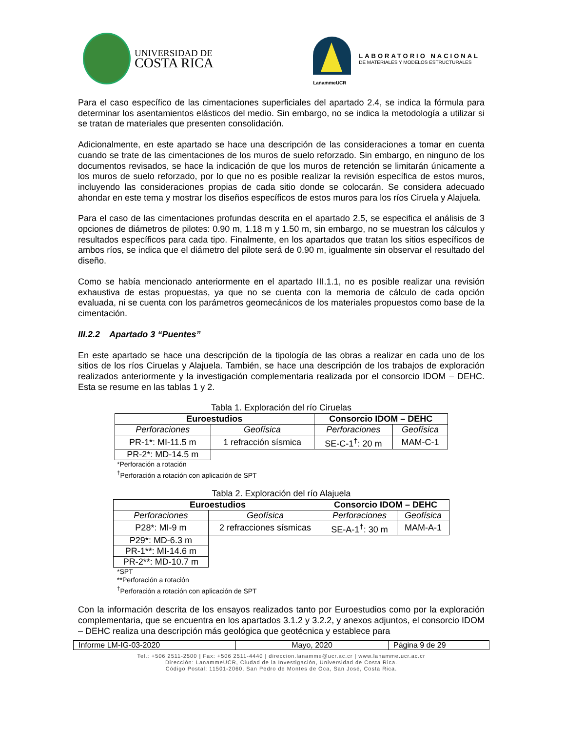UNIVERSIDAD DE
COSTA RICA
LanammeUCR
LABORATORIO NACIONAL
DE MATERIALES Y MODELOS ESTRUCTURALES
Para el caso específico de las cimentaciones superficiales del apartado 2.4, se indica la fórmula para determinar los asentamientos elásticos del medio. Sin embargo, no se indica la metodología a utilizar si se tratan de materiales que presenten consolidación.
Adicionalmente, en este apartado se hace una descripción de las consideraciones a tomar en cuenta cuando se trate de las cimentaciones de los muros de suelo reforzado. Sin embargo, en ninguno de los documentos revisados, se hace la indicación de que los muros de retención se limitarán únicamente a los muros de suelo reforzado, por lo que no es posible realizar la revisión específica de estos muros, incluyendo las consideraciones propias de cada sitio donde se colocarán. Se considera adecuado ahondar en este tema y mostrar los diseños específicos de estos muros para los ríos Ciruela y Alajuela.
Para el caso de las cimentaciones profundas descrita en el apartado 2.5, se especifica el análisis de 3 opciones de diámetros de pilotes: 0.90 m, 1.18 m y 1.50 m, sin embargo, no se muestran los cálculos y resultados específicos para cada tipo. Finalmente, en los apartados que tratan los sitios específicos de ambos ríos, se indica que el diámetro del pilote será de 0.90 m, igualmente sin observar el resultado del diseño.
Como se había mencionado anteriormente en el apartado III.1.1, no es posible realizar una revisión exhaustiva de estas propuestas, ya que no se cuenta con la memoria de cálculo de cada opción evaluada, ni se cuenta con los parámetros geomecánicos de los materiales propuestos como base de la cimentación.
III.2.2 Apartado 3 “Puentes”
En este apartado se hace una descripción de la tipología de las obras a realizar en cada uno de los sitios de los ríos Ciruelas y Alajuela. También, se hace una descripción de los trabajos de exploración realizados anteriormente y la investigación complementaria realizada por el consorcio IDOM – DEHC. Esta se resume en las tablas 1 y 2.
Tabla 1. Exploración del río Ciruelas
| Euroestudios | | Consorcio IDOM – DEHC | |
| Perforaciones | Geofísica | Perforaciones | Geofísica |
| PR-1*: MI-11.5 m | 1 refracción sísmica | SE-C-1<sup>†</sup>: 20 m | MAM-C-1 |
| PR-2*: MD-14.5 m | | | |
*Perforación a rotación
<sup>†</sup> Perforación a rotación con aplicación de SPT
Tabla 2. Exploración del río Alajuela
| Euroestudios | | Consorcio IDOM – DEHC | |
| Perforaciones | Geofísica | Perforaciones | Geofísica |
| P28*: MI-9 m | 2 refracciones sísmicas | SE-A-1<sup>†</sup>: 30 m | MAM-A-1 |
| P29*: MD-6.3 m | | | |
| PR-1**: MI-14.6 m | | | |
| PR-2**: MD-10.7 m | | | |
*SPT
**Perforación a rotación
<sup>†</sup> Perforación a rotación con aplicación de SPT
Con la información descrita de los ensayos realizados tanto por Euroestudios como por la exploración complementaria, que se encuentra en los apartados 3.1.2 y 3.2.2, y anexos adjuntos, el consorcio IDOM – DEHC realiza una descripción más geológica que geotécnica y establece para
Informe LM-IG-03-2020 Mayo, 2020 Página 9 de 29
Tel.: +506 2511-2500 | Fax: +506 2511-4440 | direccion.lanamme@ucr.ac.cr | www.lanamme.ucr.ac.cr
Dirección: LanammeUCR, Ciudad de la Investigación, Universidad de Costa Rica.
Código Postal: 11501-2060, San Pedro de Montes de Oca, San José, Costa Rica.